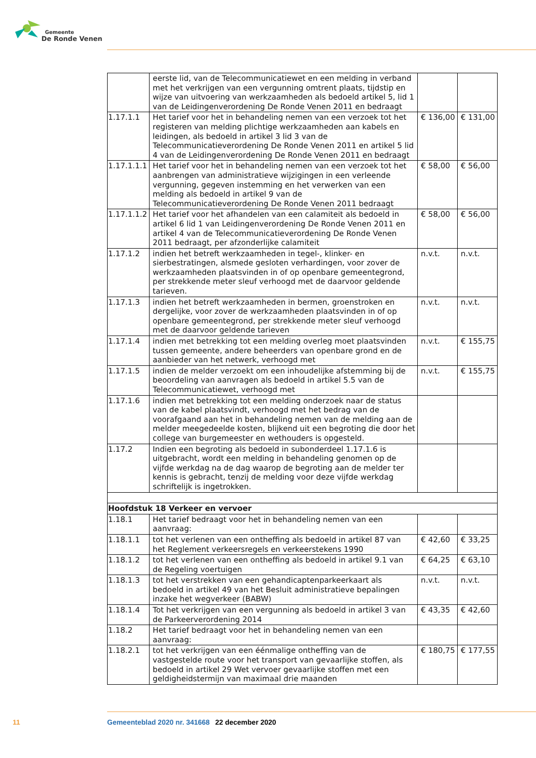Gemeente
De Ronde Venen
| | eerste lid, van de Telecommunicatiewet en een melding in verband met het verkrijgen van een vergunning omtrent plaats, tijdstip en wijze van uitvoering van werkzaamheden als bedoeld artikel 5, lid 1 van de Leidingenverordening De Ronde Venen 2011 en bedraagt | | |
| 1.17.1.1 | Het tarief voor het in behandeling nemen van een verzoek tot het regis­teren van melding plichtige werkzaamheden aan kabels en leidingen, als bedoeld in artikel 3 lid 3 van de Telecommunicatieverordening De Ronde Venen 2011 en artikel 5 lid 4 van de Leidingenverordening De Ronde Venen 2011 en bedraagt | € 136,00 | € 131,00 |
| 1.17.1.1.1 | Het tarief voor het in behandeling nemen van een verzoek tot het aan­brengen van administratieve wijzigingen in een verleende vergunning, gegeven instemming en het verwerken van een melding als bedoeld in artikel 9 van de Telecommunicatieverordening De Ronde Venen 2011 bedraagt | € 58,00 | € 56,00 |
| 1.17.1.1.2 | Het tarief voor het afhandelen van een calamiteit als bedoeld in artikel 6 lid 1 van Leidingenverordening De Ronde Venen 2011 en artikel 4 van de Telecommunicatieverordening De Ronde Venen 2011 bedraagt, per afzonderlijke calamiteit | € 58,00 | € 56,00 |
| 1.17.1.2 | indien het betreft werkzaamheden in tegel-, klinker- en sierbestratingen, alsmede gesloten verhardingen, voor zover de werkzaamheden plaatsvinden in of op openbare gemeentegrond, per strekkende meter sleuf verhoogd met de daarvoor geldende tarieven. | n.v.t. | n.v.t. |
| 1.17.1.3 | indien het betreft werkzaamheden in bermen, groenstroken en derge­lijke, voor zover de werkzaamheden plaatsvinden in of op openbare gemeentegrond, per strekkende meter sleuf verhoogd met de daarvoor geldende tarieven | n.v.t. | n.v.t. |
| 1.17.1.4 | indien met betrekking tot een melding overleg moet plaatsvinden tussen gemeente, andere beheerders van openbare grond en de aanbieder van het netwerk, verhoogd met | n.v.t. | € 155,75 |
| 1.17.1.5 | indien de melder verzoekt om een inhoudelijke afstemming bij de be­oordeling van aanvragen als bedoeld in artikel 5.5 van de Telecommu­nicatiewet, verhoogd met | n.v.t. | € 155,75 |
| 1.17.1.6 | indien met betrekking tot een melding onderzoek naar de status van de kabel plaatsvindt, verhoogd met het bedrag van de voorafgaand aan het in behandeling nemen van de melding aan de melder meege­deelde kosten, blijkend uit een begroting die door het college van bur­gemeester en wethouders is opgesteld. | | |
| 1.17.2 | Indien een begroting als bedoeld in subonderdeel 1.17.1.6 is uitgebracht, wordt een melding in behandeling genomen op de vijfde werkdag na de dag waarop de begroting aan de melder ter kennis is gebracht, tenzij de melding voor deze vijfde werkdag schriftelijk is ingetrokken. | | |
| Hoofdstuk 18 Verkeer en vervoer | | | |
| 1.18.1 | Het tarief bedraagt voor het in behandeling nemen van een aanvraag: | | |
| 1.18.1.1 | tot het verlenen van een ontheffing als bedoeld in artikel 87 van het Reglement verkeersregels en verkeerstekens 1990 | € 42,60 | € 33,25 |
| 1.18.1.2 | tot het verlenen van een ontheffing als bedoeld in artikel 9.1 van de Regeling voertuigen | € 64,25 | € 63,10 |
| 1.18.1.3 | tot het verstrekken van een gehandicaptenparkeerkaart als bedoeld in artikel 49 van het Besluit administratieve bepalingen inzake het wegver­keer (BABW) | n.v.t. | n.v.t. |
| 1.18.1.4 | Tot het verkrijgen van een vergunning als bedoeld in artikel 3 van de Parkeerverordening 2014 | € 43,35 | € 42,60 |
| 1.18.2 | Het tarief bedraagt voor het in behandeling nemen van een aanvraag: | | |
| 1.18.2.1 | tot het verkrijgen van een éénmalige ontheffing van de vastgestelde route voor het transport van gevaarlijke stoffen, als bedoeld in artikel 29 Wet vervoer gevaarlijke stoffen met een geldigheidstermijn van maxi­maal drie maanden | € 180,75 | € 177,55 |
11 Gemeenteblad 2020 nr. 341668 22 december 2020